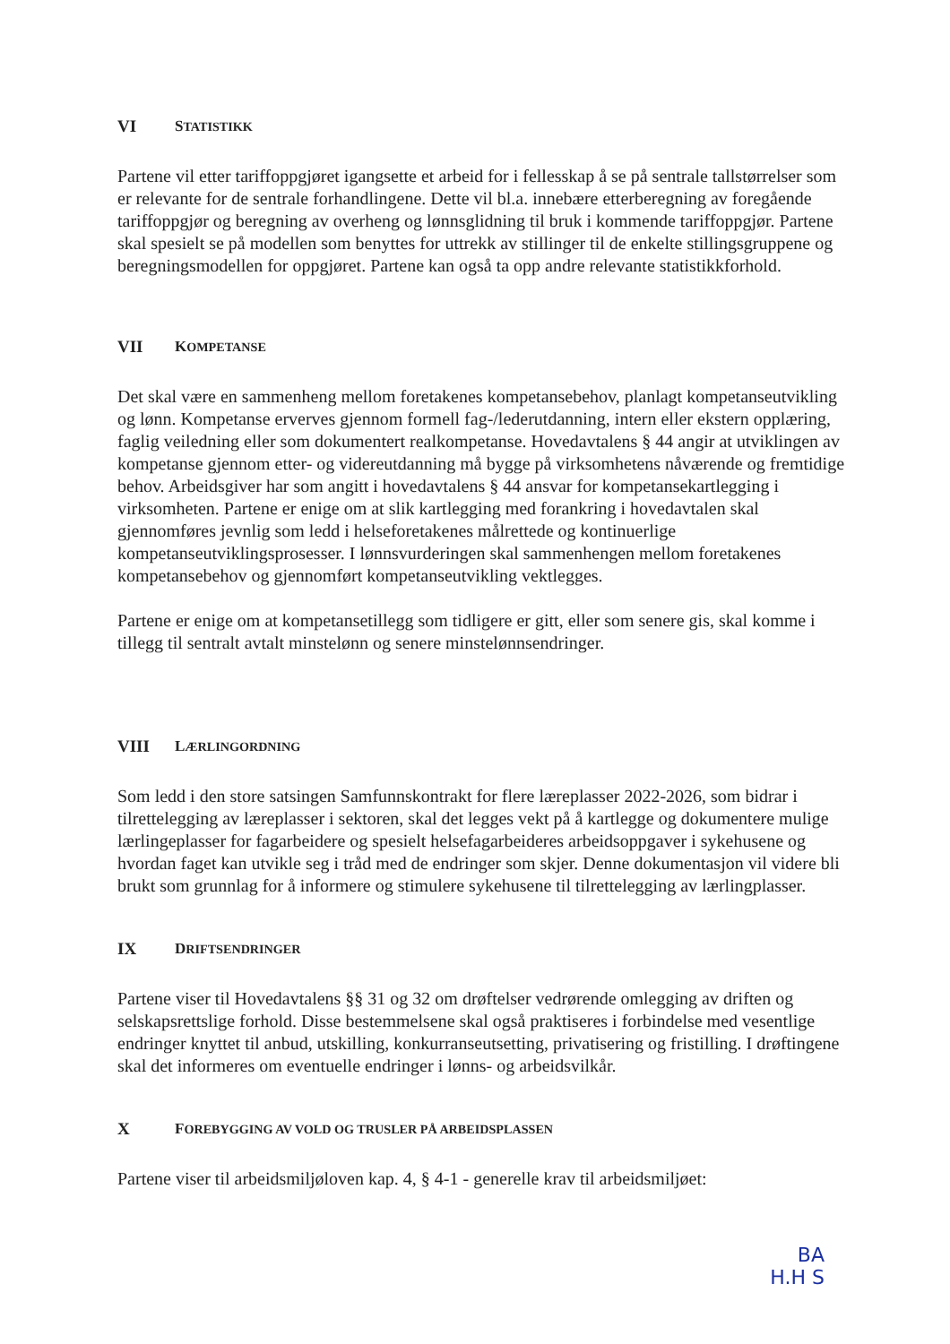VI STATISTIKK
Partene vil etter tariffoppgjøret igangsette et arbeid for i fellesskap å se på sentrale tallstørrelser som er relevante for de sentrale forhandlingene. Dette vil bl.a. innebære etterberegning av foregående tariffoppgjør og beregning av overheng og lønnsglidning til bruk i kommende tariffoppgjør. Partene skal spesielt se på modellen som benyttes for uttrekk av stillinger til de enkelte stillingsgruppene og beregningsmodellen for oppgjøret. Partene kan også ta opp andre relevante statistikkforhold.
VII KOMPETANSE
Det skal være en sammenheng mellom foretakenes kompetansebehov, planlagt kompetanseutvikling og lønn. Kompetanse erverves gjennom formell fag-/lederutdanning, intern eller ekstern opplæring, faglig veiledning eller som dokumentert realkompetanse. Hovedavtalens § 44 angir at utviklingen av kompetanse gjennom etter- og videreutdanning må bygge på virksomhetens nåværende og fremtidige behov. Arbeidsgiver har som angitt i hovedavtalens § 44 ansvar for kompetansekartlegging i virksomheten. Partene er enige om at slik kartlegging med forankring i hovedavtalen skal gjennomføres jevnlig som ledd i helseforetakenes målrettede og kontinuerlige kompetanseutviklingsprosesser. I lønnsvurderingen skal sammenhengen mellom foretakenes kompetansebehov og gjennomført kompetanseutvikling vektlegges.
Partene er enige om at kompetansetillegg som tidligere er gitt, eller som senere gis, skal komme i tillegg til sentralt avtalt minstelønn og senere minstelønnsendringer.
VIII LÆRLINGORDNING
Som ledd i den store satsingen Samfunnskontrakt for flere læreplasser 2022-2026, som bidrar i tilrettelegging av læreplasser i sektoren, skal det legges vekt på å kartlegge og dokumentere mulige lærlingeplasser for fagarbeidere og spesielt helsefagarbeideres arbeidsoppgaver i sykehusene og hvordan faget kan utvikle seg i tråd med de endringer som skjer. Denne dokumentasjon vil videre bli brukt som grunnlag for å informere og stimulere sykehusene til tilrettelegging av lærlingplasser.
IX DRIFTSENDRINGER
Partene viser til Hovedavtalens §§ 31 og 32 om drøftelser vedrørende omlegging av driften og selskapsrettslige forhold. Disse bestemmelsene skal også praktiseres i forbindelse med vesentlige endringer knyttet til anbud, utskilling, konkurranseutsetting, privatisering og fristilling. I drøftingene skal det informeres om eventuelle endringer i lønns- og arbeidsvilkår.
X FOREBYGGING AV VOLD OG TRUSLER PÅ ARBEIDSPLASSEN
Partene viser til arbeidsmiljøloven kap. 4, § 4-1 - generelle krav til arbeidsmiljøet:
BA
H.H S